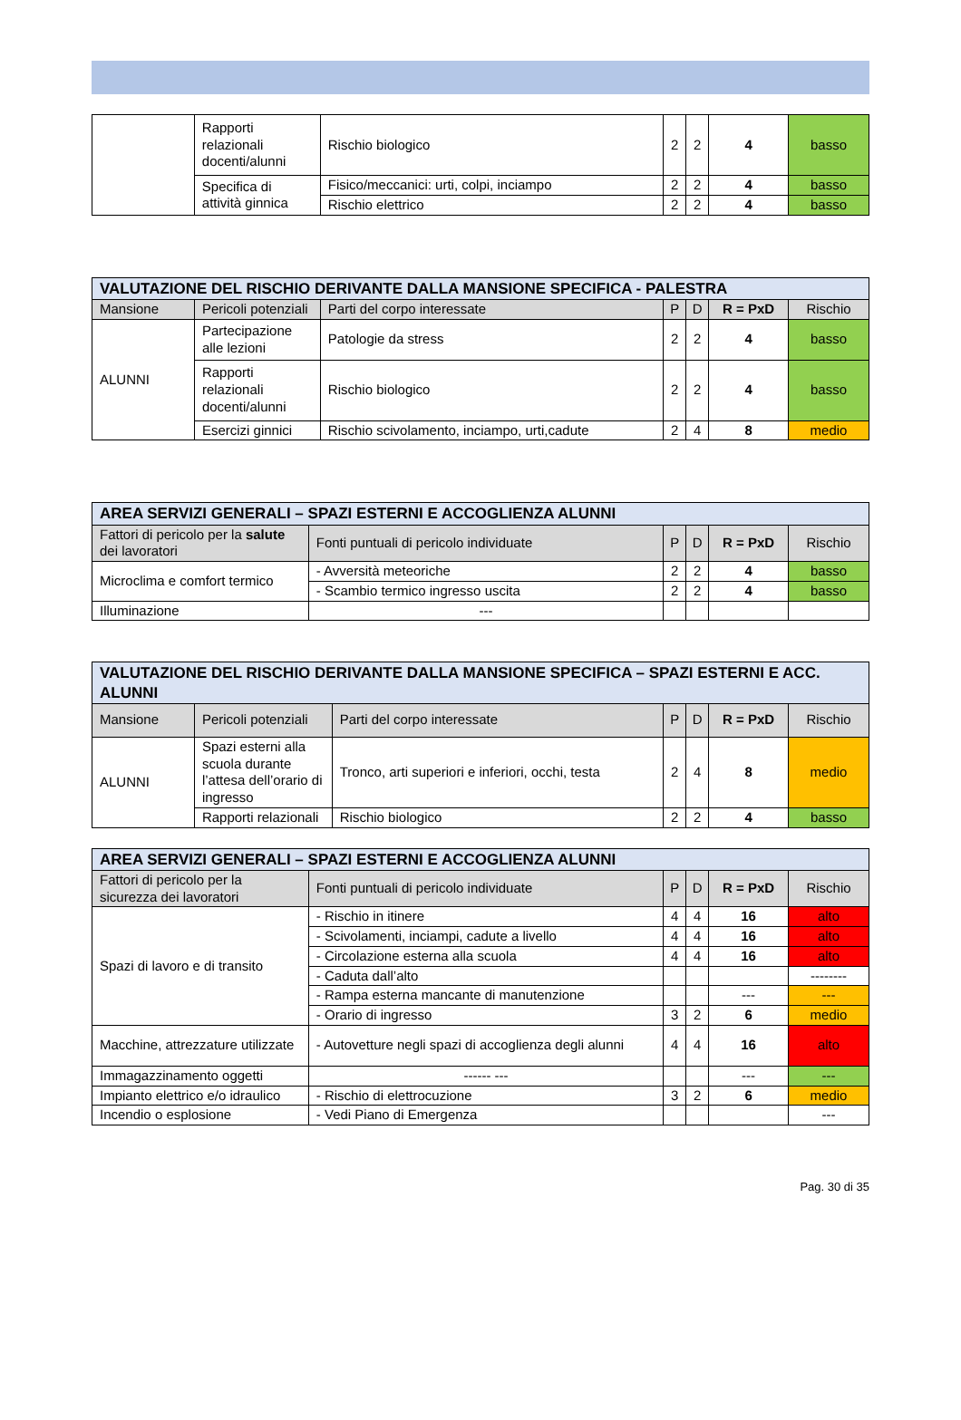| | Rapporti relazionali docenti/alunni | Rischio biologico | 2 | 2 | 4 | basso |
| | Specifica di attività ginnica | Fisico/meccanici: urti, colpi, inciampo | 2 | 2 | 4 | basso |
| | | Rischio elettrico | 2 | 2 | 4 | basso |
| VALUTAZIONE DEL RISCHIO DERIVANTE DALLA MANSIONE SPECIFICA - PALESTRA | | | | | | |
| Mansione | Pericoli potenziali | Parti del corpo interessate | P | D | R = PxD | Rischio |
| ALUNNI | Partecipazione alle lezioni | Patologie da stress | 2 | 2 | 4 | basso |
| | Rapporti relazionali docenti/alunni | Rischio biologico | 2 | 2 | 4 | basso |
| | Esercizi ginnici | Rischio scivolamento, inciampo, urti,cadute | 2 | 4 | 8 | medio |
| AREA SERVIZI GENERALI – SPAZI ESTERNI E ACCOGLIENZA ALUNNI | | | | | |
| Fattori di pericolo per la salute dei lavoratori | Fonti puntuali di pericolo individuate | P | D | R = PxD | Rischio |
| Microclima e comfort termico | - Avversità meteoriche | 2 | 2 | 4 | basso |
| | - Scambio termico ingresso uscita | 2 | 2 | 4 | basso |
| Illuminazione | --- | | | | |
| VALUTAZIONE DEL RISCHIO DERIVANTE DALLA MANSIONE SPECIFICA – SPAZI ESTERNI E ACC. ALUNNI | | | | | | |
| Mansione | Pericoli potenziali | Parti del corpo interessate | P | D | R = PxD | Rischio |
| ALUNNI | Spazi esterni alla scuola durante l’attesa dell’orario di ingresso | Tronco, arti superiori e inferiori, occhi, testa | 2 | 4 | 8 | medio |
| | Rapporti relazionali | Rischio biologico | 2 | 2 | 4 | basso |
| AREA SERVIZI GENERALI – SPAZI ESTERNI E ACCOGLIENZA ALUNNI | | | | | |
| Fattori di pericolo per la sicurezza dei lavoratori | Fonti puntuali di pericolo individuate | P | D | R = PxD | Rischio |
| Spazi di lavoro e di transito | - Rischio in itinere | 4 | 4 | 16 | alto |
| | - Scivolamenti, inciampi, cadute a livello | 4 | 4 | 16 | alto |
| | - Circolazione esterna alla scuola | 4 | 4 | 16 | alto |
| | - Caduta dall’alto | | | | -------- |
| | - Rampa esterna mancante di manutenzione | | | --- | --- |
| | - Orario di ingresso | 3 | 2 | 6 | medio |
| Macchine, attrezzature utilizzate | - Autovetture negli spazi di accoglienza degli alunni | 4 | 4 | 16 | alto |
| Immagazzinamento oggetti | ------ --- | | | --- | --- |
| Impianto elettrico e/o idraulico | - Rischio di elettrocuzione | 3 | 2 | 6 | medio |
| Incendio o esplosione | - Vedi Piano di Emergenza | | | | --- |
Pag. 30 di 35